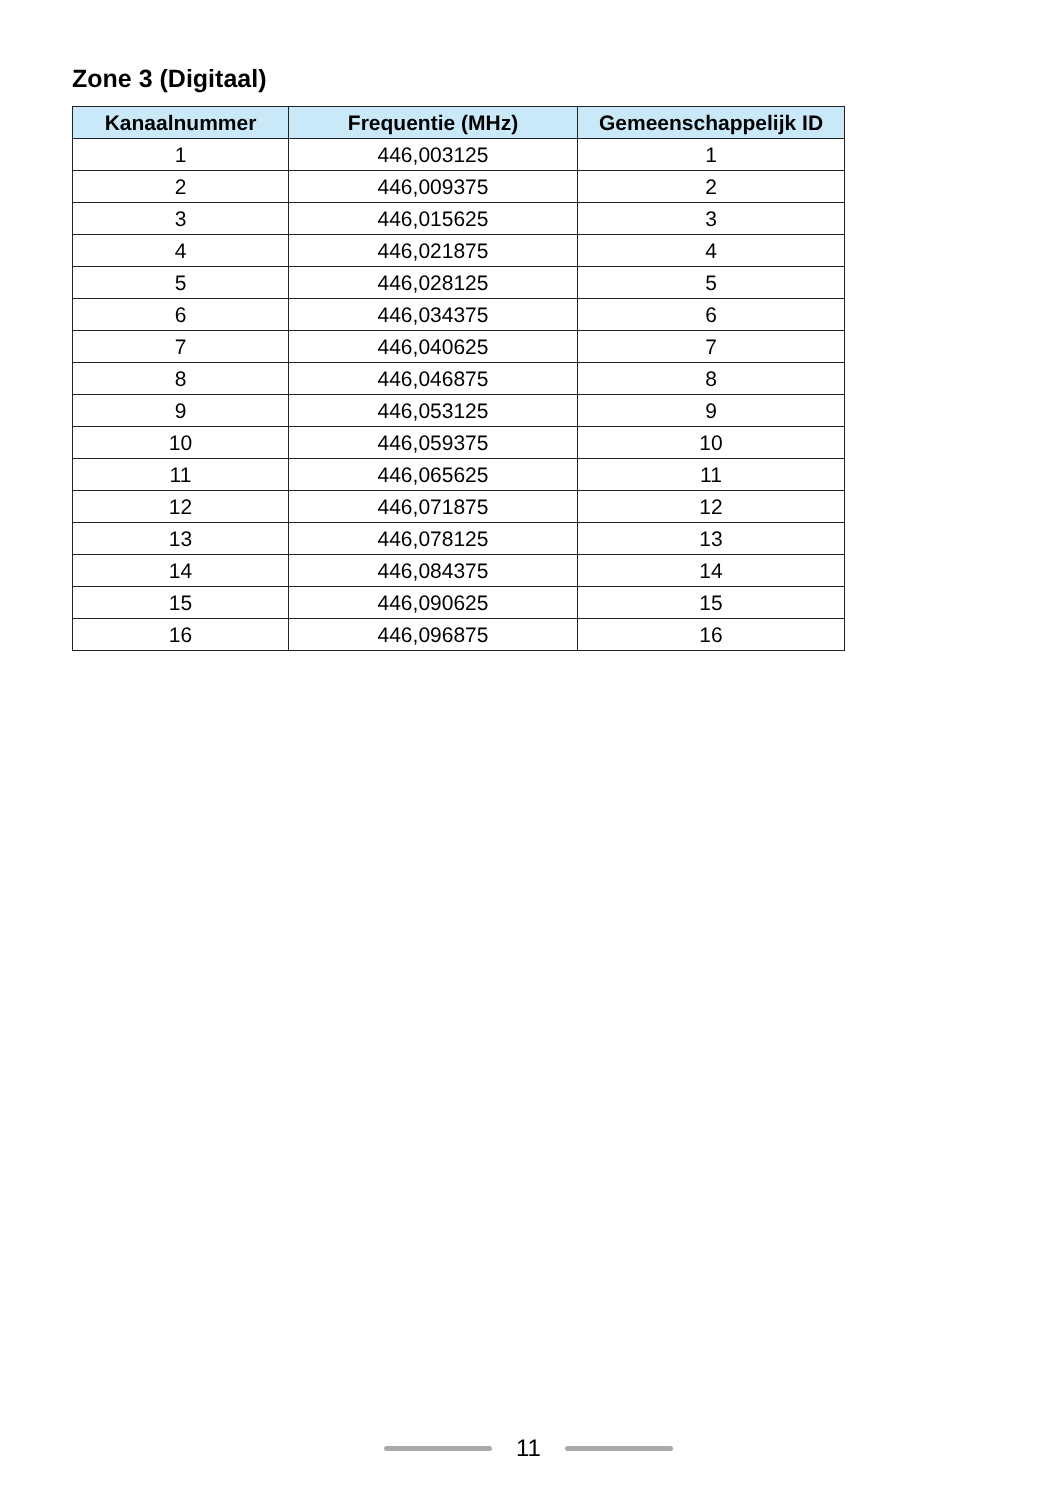Zone 3 (Digitaal)
| Kanaalnummer | Frequentie (MHz) | Gemeenschappelijk ID |
| --- | --- | --- |
| 1 | 446,003125 | 1 |
| 2 | 446,009375 | 2 |
| 3 | 446,015625 | 3 |
| 4 | 446,021875 | 4 |
| 5 | 446,028125 | 5 |
| 6 | 446,034375 | 6 |
| 7 | 446,040625 | 7 |
| 8 | 446,046875 | 8 |
| 9 | 446,053125 | 9 |
| 10 | 446,059375 | 10 |
| 11 | 446,065625 | 11 |
| 12 | 446,071875 | 12 |
| 13 | 446,078125 | 13 |
| 14 | 446,084375 | 14 |
| 15 | 446,090625 | 15 |
| 16 | 446,096875 | 16 |
11